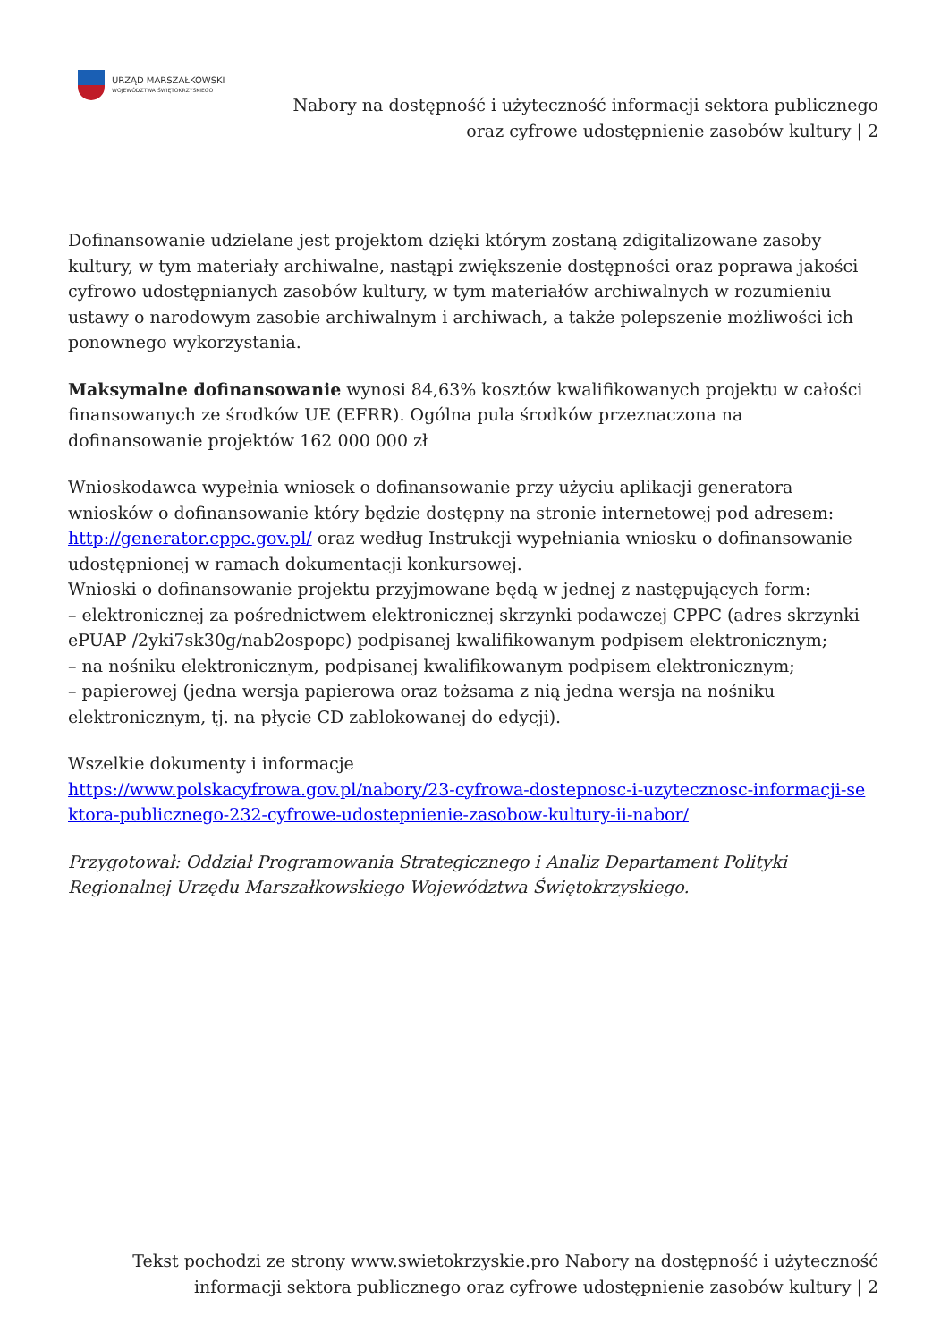URZĄD MARSZAŁKOWSKI
WOJEWÓDZTWA ŚWIĘTOKRZYSKIEGO
Nabory na dostępność i użyteczność informacji sektora publicznego
oraz cyfrowe udostępnienie zasobów kultury | 2
Dofinansowanie udzielane jest projektom dzięki którym zostaną zdigitalizowane zasoby kultury, w tym materiały archiwalne, nastąpi zwiększenie dostępności oraz poprawa jakości cyfrowo udostępnianych zasobów kultury, w tym materiałów archiwalnych w rozumieniu ustawy o narodowym zasobie archiwalnym i archiwach, a także polepszenie możliwości ich ponownego wykorzystania.
Maksymalne dofinansowanie wynosi 84,63% kosztów kwalifikowanych projektu w całości finansowanych ze środków UE (EFRR). Ogólna pula środków przeznaczona na dofinansowanie projektów 162 000 000 zł
Wnioskodawca wypełnia wniosek o dofinansowanie przy użyciu aplikacji generatora wniosków o dofinansowanie który będzie dostępny na stronie internetowej pod adresem: http://generator.cppc.gov.pl/ oraz według Instrukcji wypełniania wniosku o dofinansowanie udostępnionej w ramach dokumentacji konkursowej.
Wnioski o dofinansowanie projektu przyjmowane będą w jednej z następujących form:
– elektronicznej za pośrednictwem elektronicznej skrzynki podawczej CPPC (adres skrzynki ePUAP /2yki7sk30g/nab2ospopc) podpisanej kwalifikowanym podpisem elektronicznym;
– na nośniku elektronicznym, podpisanej kwalifikowanym podpisem elektronicznym;
– papierowej (jedna wersja papierowa oraz tożsama z nią jedna wersja na nośniku elektronicznym, tj. na płycie CD zablokowanej do edycji).
Wszelkie dokumenty i informacje
https://www.polskacyfrowa.gov.pl/nabory/23-cyfrowa-dostepnosc-i-uzytecznosc-informacji-se ktora-publicznego-232-cyfrowe-udostepnienie-zasobow-kultury-ii-nabor/
Przygotował: Oddział Programowania Strategicznego i Analiz Departament Polityki Regionalnej Urzędu Marszałkowskiego Województwa Świętokrzyskiego.
Tekst pochodzi ze strony www.swietokrzyskie.pro Nabory na dostępność i użyteczność
informacji sektora publicznego oraz cyfrowe udostępnienie zasobów kultury | 2